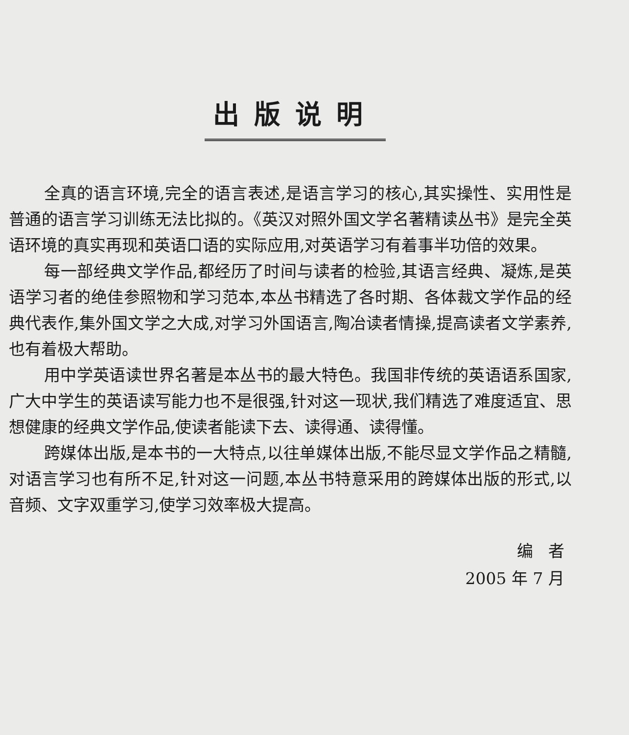出版说明
全真的语言环境,完全的语言表述,是语言学习的核心,其实操性、实用性是普通的语言学习训练无法比拟的。《英汉对照外国文学名著精读丛书》是完全英语环境的真实再现和英语口语的实际应用,对英语学习有着事半功倍的效果。
每一部经典文学作品,都经历了时间与读者的检验,其语言经典、凝炼,是英语学习者的绝佳参照物和学习范本,本丛书精选了各时期、各体裁文学作品的经典代表作,集外国文学之大成,对学习外国语言,陶冶读者情操,提高读者文学素养,也有着极大帮助。
用中学英语读世界名著是本丛书的最大特色。我国非传统的英语语系国家,广大中学生的英语读写能力也不是很强,针对这一现状,我们精选了难度适宜、思想健康的经典文学作品,使读者能读下去、读得通、读得懂。
跨媒体出版,是本书的一大特点,以往单媒体出版,不能尽显文学作品之精髓,对语言学习也有所不足,针对这一问题,本丛书特意采用的跨媒体出版的形式,以音频、文字双重学习,使学习效率极大提高。
编 者
2005 年 7 月